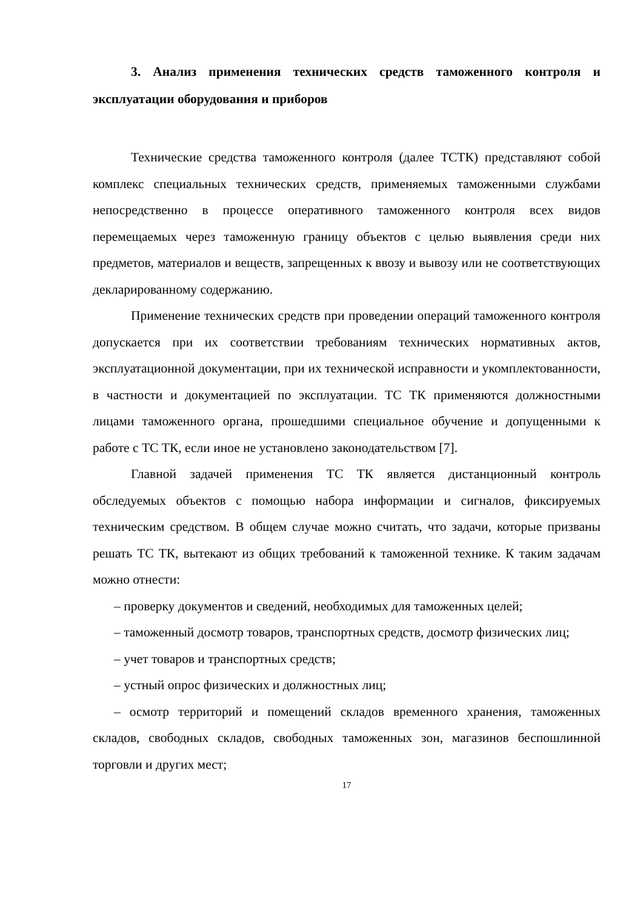3. Анализ применения технических средств таможенного контроля и эксплуатации оборудования и приборов
Технические средства таможенного контроля (далее ТСТК) представляют собой комплекс специальных технических средств, применяемых таможенными службами непосредственно в процессе оперативного таможенного контроля всех видов перемещаемых через таможенную границу объектов с целью выявления среди них предметов, материалов и веществ, запрещенных к ввозу и вывозу или не соответствующих декларированному содержанию.
Применение технических средств при проведении операций таможенного контроля допускается при их соответствии требованиям технических нормативных актов, эксплуатационной документации, при их технической исправности и укомплектованности, в частности и документацией по эксплуатации. ТС ТК применяются должностными лицами таможенного органа, прошедшими специальное обучение и допущенными к работе с ТС ТК, если иное не установлено законодательством [7].
Главной задачей применения ТС ТК является дистанционный контроль обследуемых объектов с помощью набора информации и сигналов, фиксируемых техническим средством. В общем случае можно считать, что задачи, которые призваны решать ТС ТК, вытекают из общих требований к таможенной технике. К таким задачам можно отнести:
– проверку документов и сведений, необходимых для таможенных целей;
– таможенный досмотр товаров, транспортных средств, досмотр физических лиц;
– учет товаров и транспортных средств;
– устный опрос физических и должностных лиц;
– осмотр территорий и помещений складов временного хранения, таможенных складов, свободных складов, свободных таможенных зон, магазинов беспошлинной торговли и других мест;
17